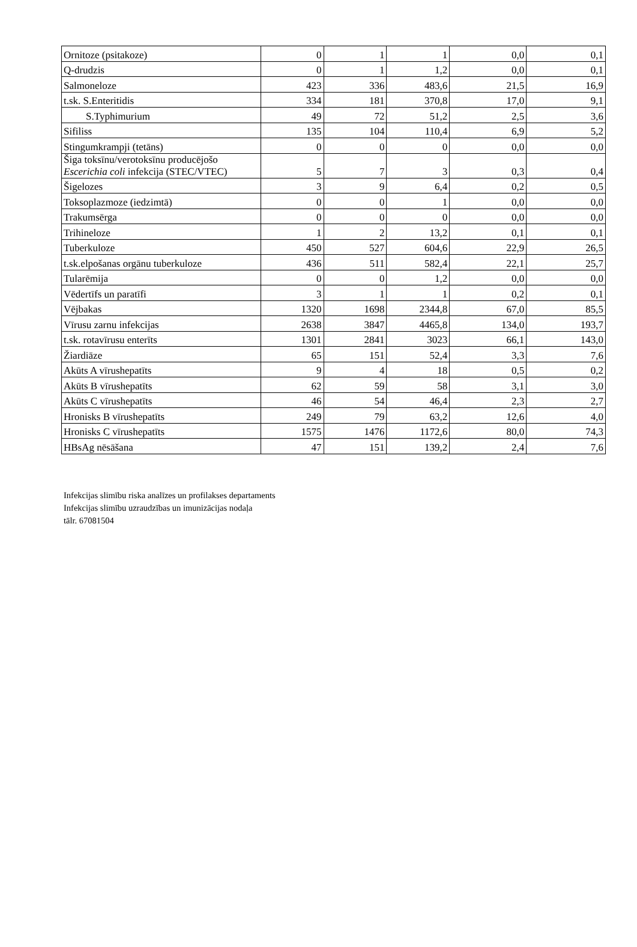| Ornitoze (psitakoze) | 0 | 1 | 1 | 0,0 | 0,1 |
| Q-drudzis | 0 | 1 | 1,2 | 0,0 | 0,1 |
| Salmoneloze | 423 | 336 | 483,6 | 21,5 | 16,9 |
| t.sk. S.Enteritidis | 334 | 181 | 370,8 | 17,0 | 9,1 |
| S.Typhimurium | 49 | 72 | 51,2 | 2,5 | 3,6 |
| Sifiliss | 135 | 104 | 110,4 | 6,9 | 5,2 |
| Stingumkrampji (tetāns) | 0 | 0 | 0 | 0,0 | 0,0 |
| Šiga toksīnu/verotoksīnu producējošo Escerichia coli infekcija (STEC/VTEC) | 5 | 7 | 3 | 0,3 | 0,4 |
| Šigelozes | 3 | 9 | 6,4 | 0,2 | 0,5 |
| Toksoplazmoze (iedzimtā) | 0 | 0 | 1 | 0,0 | 0,0 |
| Trakumsērga | 0 | 0 | 0 | 0,0 | 0,0 |
| Trihineloze | 1 | 2 | 13,2 | 0,1 | 0,1 |
| Tuberkuloze | 450 | 527 | 604,6 | 22,9 | 26,5 |
| t.sk.elpošanas orgānu tuberkuloze | 436 | 511 | 582,4 | 22,1 | 25,7 |
| Tularēmija | 0 | 0 | 1,2 | 0,0 | 0,0 |
| Vēdertīfs un paratīfi | 3 | 1 | 1 | 0,2 | 0,1 |
| Vējbakas | 1320 | 1698 | 2344,8 | 67,0 | 85,5 |
| Vīrusu zarnu infekcijas | 2638 | 3847 | 4465,8 | 134,0 | 193,7 |
| t.sk. rotavīrusu enterīts | 1301 | 2841 | 3023 | 66,1 | 143,0 |
| Žiardiāze | 65 | 151 | 52,4 | 3,3 | 7,6 |
| Akūts A vīrushepatīts | 9 | 4 | 18 | 0,5 | 0,2 |
| Akūts B vīrushepatīts | 62 | 59 | 58 | 3,1 | 3,0 |
| Akūts C vīrushepatīts | 46 | 54 | 46,4 | 2,3 | 2,7 |
| Hronisks B vīrushepatīts | 249 | 79 | 63,2 | 12,6 | 4,0 |
| Hronisks C vīrushepatīts | 1575 | 1476 | 1172,6 | 80,0 | 74,3 |
| HBsAg nēsāšana | 47 | 151 | 139,2 | 2,4 | 7,6 |
Infekcijas slimību riska analīzes un profilakses departaments
Infekcijas slimību uzraudzības un imunizācijas nodaļa
tālr. 67081504